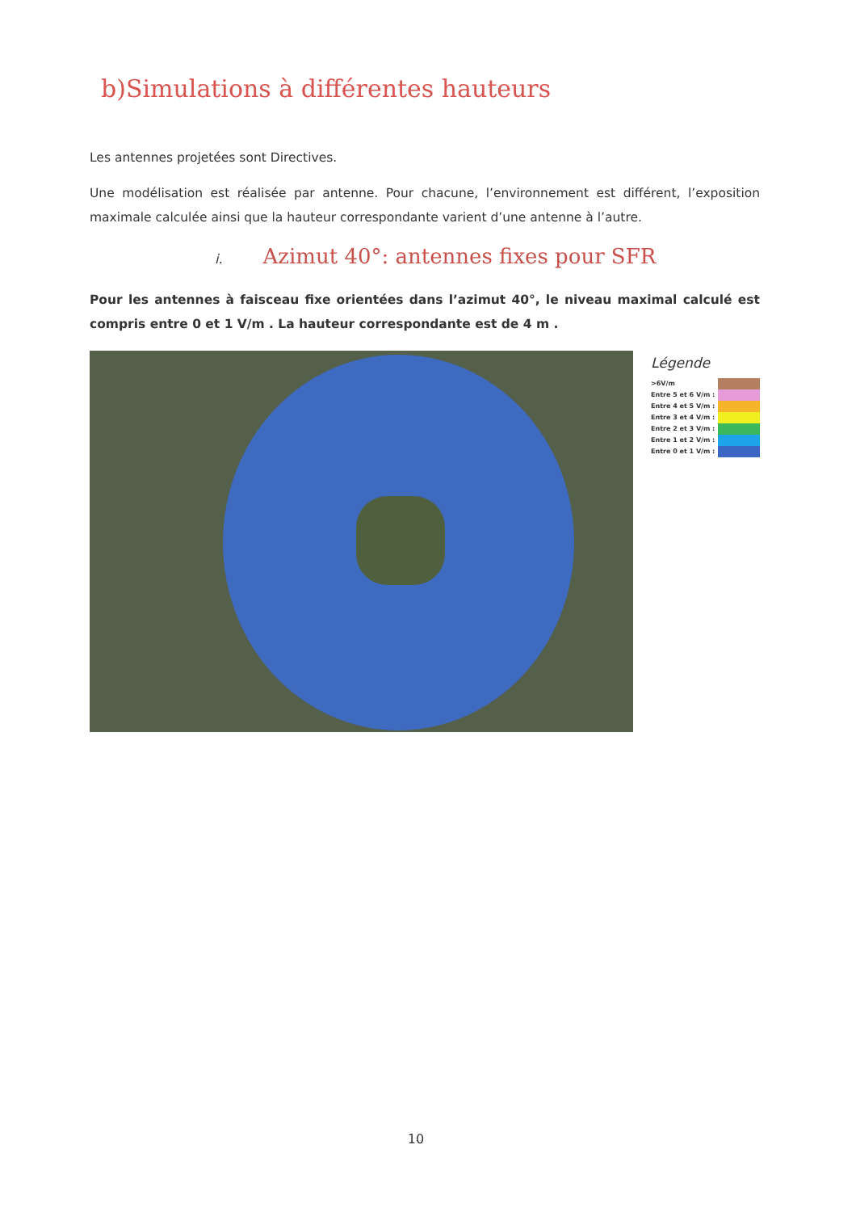b)Simulations à différentes hauteurs
Les antennes projetées sont Directives.
Une modélisation est réalisée par antenne. Pour chacune, l’environnement est différent, l’exposition maximale calculée ainsi que la hauteur correspondante varient d’une antenne à l’autre.
i. Azimut 40°: antennes fixes pour SFR
Pour les antennes à faisceau fixe orientées dans l’azimut 40°, le niveau maximal calculé est compris entre 0 et 1 V/m . La hauteur correspondante est de 4 m .
Légende
>6V/m
Entre 5 et 6 V/m :
Entre 4 et 5 V/m :
Entre 3 et 4 V/m :
Entre 2 et 3 V/m :
Entre 1 et 2 V/m :
Entre 0 et 1 V/m :
10